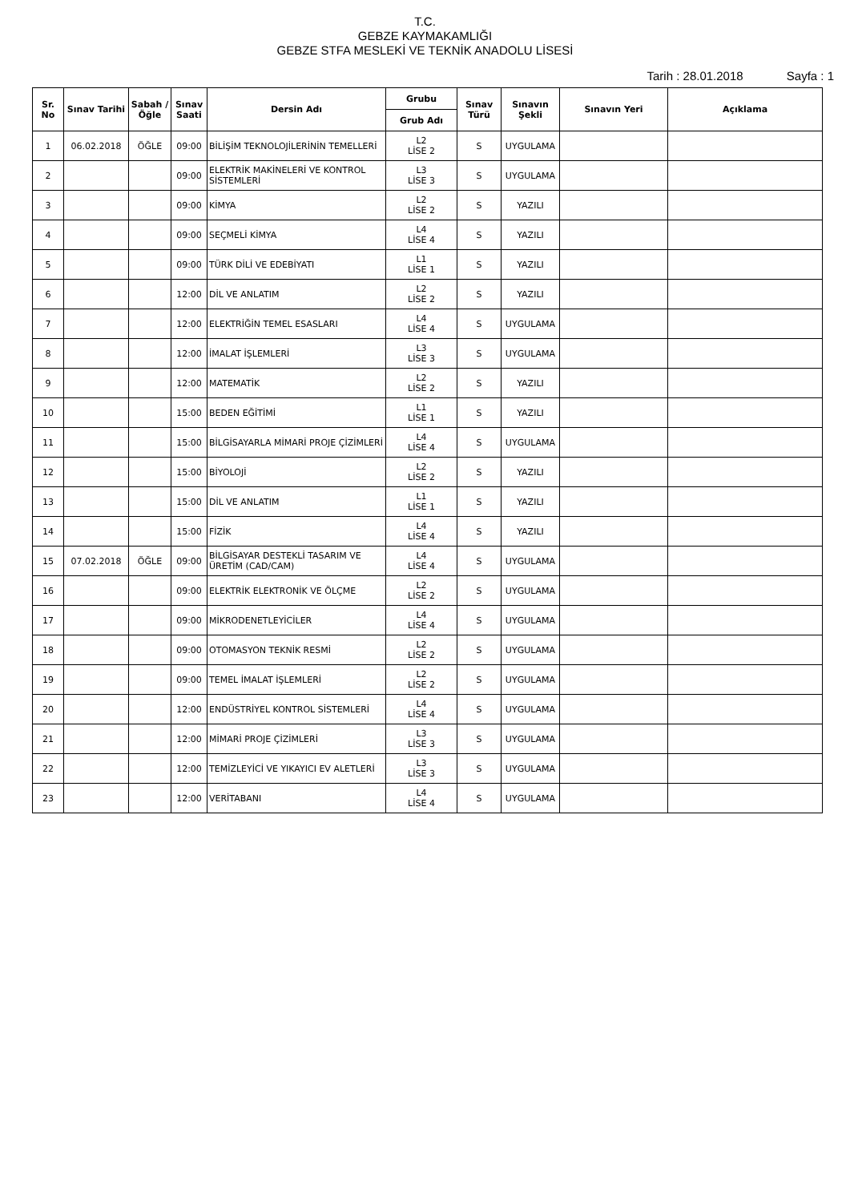T.C.
GEBZE KAYMAKAMLIĞI
GEBZE STFA MESLEKİ VE TEKNİK ANADOLU LİSESİ
Tarih : 28.01.2018 Sayfa : 1
| Sr. No | Sınav Tarihi | Sabah / Öğle | Sınav Saati | Dersin Adı | Grubu | Sınav Türü | Sınavın Şekli | Sınavın Yeri | Açıklama |
| --- | --- | --- | --- | --- | --- | --- | --- | --- | --- |
| | | | | | Grub Adı | | | | |
| 1 | 06.02.2018 | ÖĞLE | 09:00 | BİLİŞİM TEKNOLOJİLERİNİN TEMELLERİ | L2 LİSE 2 | S | UYGULAMA | | |
| 2 | | | 09:00 | ELEKTRİK MAKİNELERİ VE KONTROL SİSTEMLERİ | L3 LİSE 3 | S | UYGULAMA | | |
| 3 | | | 09:00 | KİMYA | L2 LİSE 2 | S | YAZILI | | |
| 4 | | | 09:00 | SEÇMELİ KİMYA | L4 LİSE 4 | S | YAZILI | | |
| 5 | | | 09:00 | TÜRK DİLİ VE EDEBİYATI | L1 LİSE 1 | S | YAZILI | | |
| 6 | | | 12:00 | DİL VE ANLATIM | L2 LİSE 2 | S | YAZILI | | |
| 7 | | | 12:00 | ELEKTRİĞİN TEMEL ESASLARI | L4 LİSE 4 | S | UYGULAMA | | |
| 8 | | | 12:00 | İMALAT İŞLEMLERİ | L3 LİSE 3 | S | UYGULAMA | | |
| 9 | | | 12:00 | MATEMATİK | L2 LİSE 2 | S | YAZILI | | |
| 10 | | | 15:00 | BEDEN EĞİTİMİ | L1 LİSE 1 | S | YAZILI | | |
| 11 | | | 15:00 | BİLGİSAYARLA MİMARİ PROJE ÇİZİMLERİ | L4 LİSE 4 | S | UYGULAMA | | |
| 12 | | | 15:00 | BİYOLOJİ | L2 LİSE 2 | S | YAZILI | | |
| 13 | | | 15:00 | DİL VE ANLATIM | L1 LİSE 1 | S | YAZILI | | |
| 14 | | | 15:00 | FİZİK | L4 LİSE 4 | S | YAZILI | | |
| 15 | 07.02.2018 | ÖĞLE | 09:00 | BİLGİSAYAR DESTEKLİ TASARIM VE ÜRETİM (CAD/CAM) | L4 LİSE 4 | S | UYGULAMA | | |
| 16 | | | 09:00 | ELEKTRİK ELEKTRONİK VE ÖLÇME | L2 LİSE 2 | S | UYGULAMA | | |
| 17 | | | 09:00 | MİKRODENETLEYİCİLER | L4 LİSE 4 | S | UYGULAMA | | |
| 18 | | | 09:00 | OTOMASYON TEKNİK RESMİ | L2 LİSE 2 | S | UYGULAMA | | |
| 19 | | | 09:00 | TEMEL İMALAT İŞLEMLERİ | L2 LİSE 2 | S | UYGULAMA | | |
| 20 | | | 12:00 | ENDÜSTRİYEL KONTROL SİSTEMLERİ | L4 LİSE 4 | S | UYGULAMA | | |
| 21 | | | 12:00 | MİMARİ PROJE ÇİZİMLERİ | L3 LİSE 3 | S | UYGULAMA | | |
| 22 | | | 12:00 | TEMİZLEYİCİ VE YIKAYICI EV ALETLERİ | L3 LİSE 3 | S | UYGULAMA | | |
| 23 | | | 12:00 | VERİTABANI | L4 LİSE 4 | S | UYGULAMA | | |